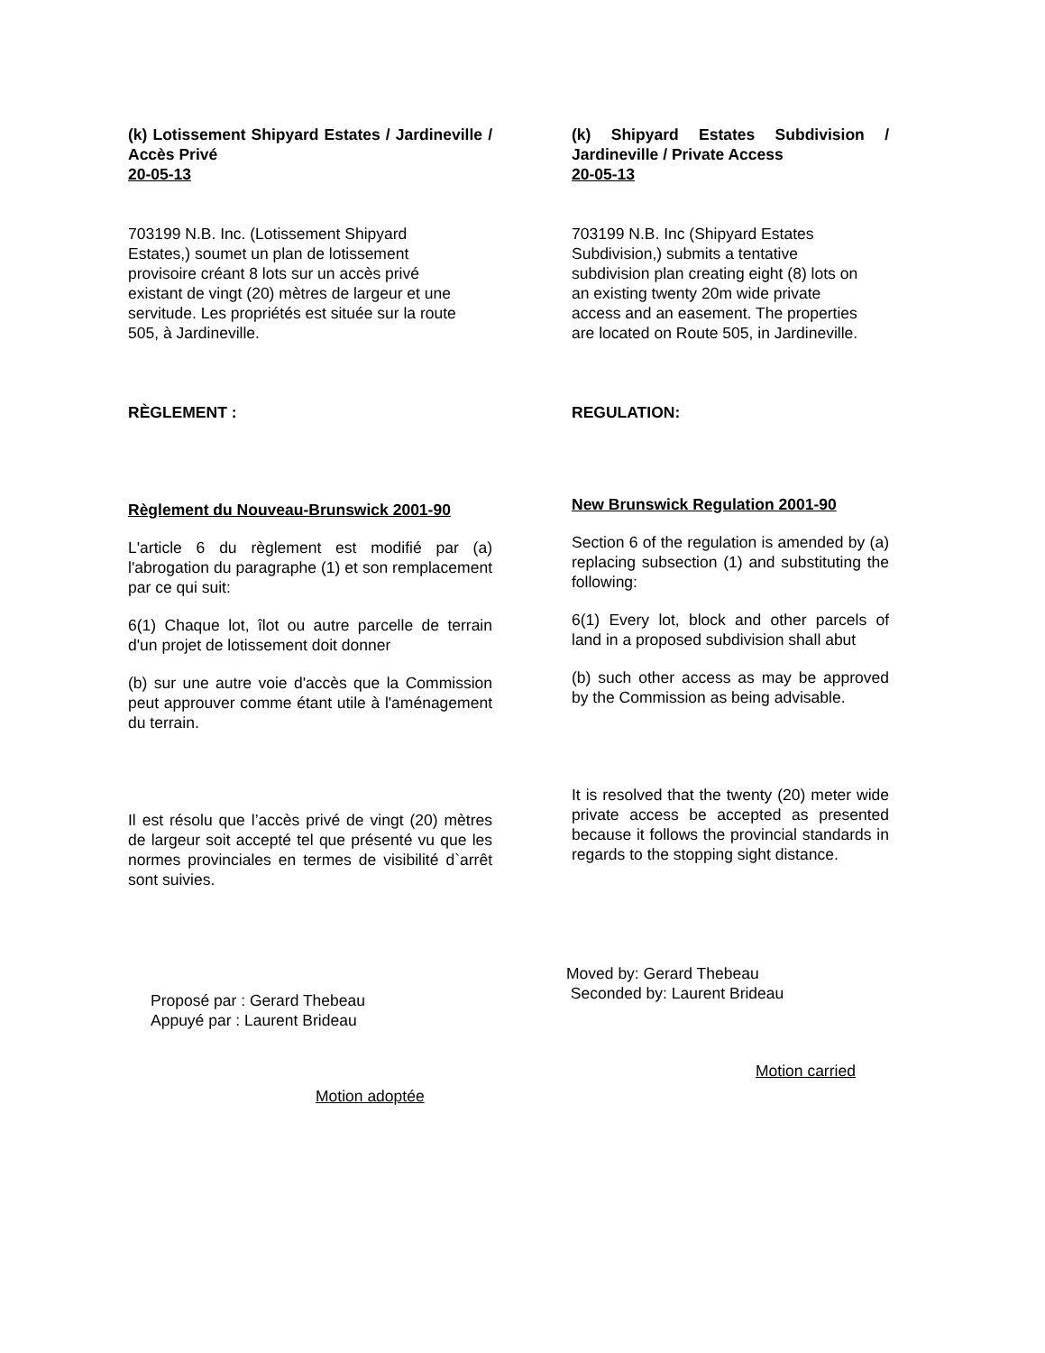(k) Lotissement Shipyard Estates / Jardineville / Accès Privé
20-05-13
703199 N.B. Inc. (Lotissement Shipyard
Estates,) soumet un plan de lotissement
provisoire créant 8 lots sur un accès privé
existant de vingt (20) mètres de largeur et une
servitude. Les propriétés est située sur la route
505, à Jardineville.
RÈGLEMENT :
Règlement du Nouveau-Brunswick 2001-90
L'article 6 du règlement est modifié par (a) l'abrogation du paragraphe (1) et son remplacement par ce qui suit:
6(1) Chaque lot, îlot ou autre parcelle de terrain d'un projet de lotissement doit donner
(b) sur une autre voie d'accès que la Commission peut approuver comme étant utile à l'aménagement du terrain.
Il est résolu que l’accès privé de vingt (20) mètres de largeur soit accepté tel que présenté vu que les normes provinciales en termes de visibilité d`arrêt sont suivies.
Proposé par : Gerard Thebeau
Appuyé par : Laurent Brideau
Motion adoptée
(k) Shipyard Estates Subdivision / Jardineville / Private Access
20-05-13
703199 N.B. Inc (Shipyard Estates
Subdivision,) submits a tentative
subdivision plan creating eight (8) lots on
an existing twenty 20m wide private
access and an easement. The properties
are located on Route 505, in Jardineville.
REGULATION:
New Brunswick Regulation 2001-90
Section 6 of the regulation is amended by (a) replacing subsection (1) and substituting the following:
6(1) Every lot, block and other parcels of land in a proposed subdivision shall abut
(b) such other access as may be approved by the Commission as being advisable.
It is resolved that the twenty (20) meter wide private access be accepted as presented because it follows the provincial standards in regards to the stopping sight distance.
Moved by: Gerard Thebeau
Seconded by: Laurent Brideau
Motion carried